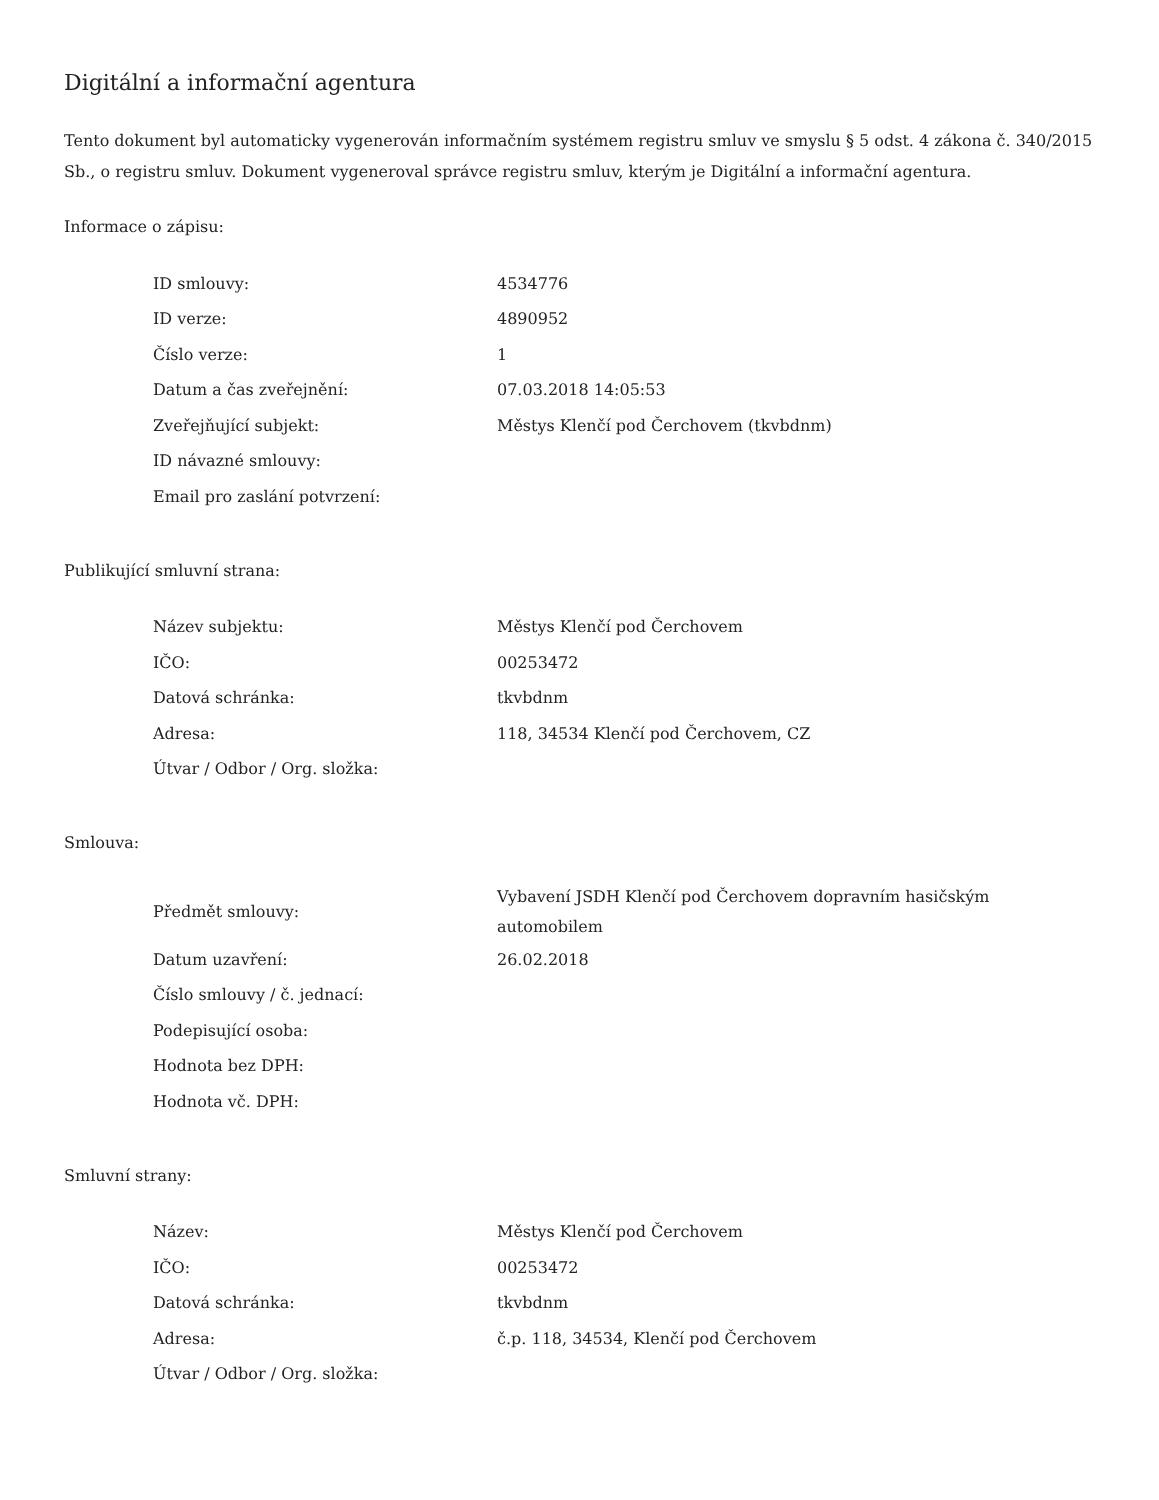Digitální a informační agentura
Tento dokument byl automaticky vygenerován informačním systémem registru smluv ve smyslu § 5 odst. 4 zákona č. 340/2015 Sb., o registru smluv. Dokument vygeneroval správce registru smluv, kterým je Digitální a informační agentura.
Informace o zápisu:
| ID smlouvy: | 4534776 |
| ID verze: | 4890952 |
| Číslo verze: | 1 |
| Datum a čas zveřejnění: | 07.03.2018 14:05:53 |
| Zveřejňující subjekt: | Městys Klenčí pod Čerchovem (tkvbdnm) |
| ID návazné smlouvy: | |
| Email pro zaslání potvrzení: | |
Publikující smluvní strana:
| Název subjektu: | Městys Klenčí pod Čerchovem |
| IČO: | 00253472 |
| Datová schránka: | tkvbdnm |
| Adresa: | 118, 34534 Klenčí pod Čerchovem, CZ |
| Útvar / Odbor / Org. složka: | |
Smlouva:
| Předmět smlouvy: | Vybavení JSDH Klenčí pod Čerchovem dopravním hasičským automobilem |
| Datum uzavření: | 26.02.2018 |
| Číslo smlouvy / č. jednací: | |
| Podepisující osoba: | |
| Hodnota bez DPH: | |
| Hodnota vč. DPH: | |
Smluvní strany:
| Název: | Městys Klenčí pod Čerchovem |
| IČO: | 00253472 |
| Datová schránka: | tkvbdnm |
| Adresa: | č.p. 118, 34534, Klenčí pod Čerchovem |
| Útvar / Odbor / Org. složka: | |